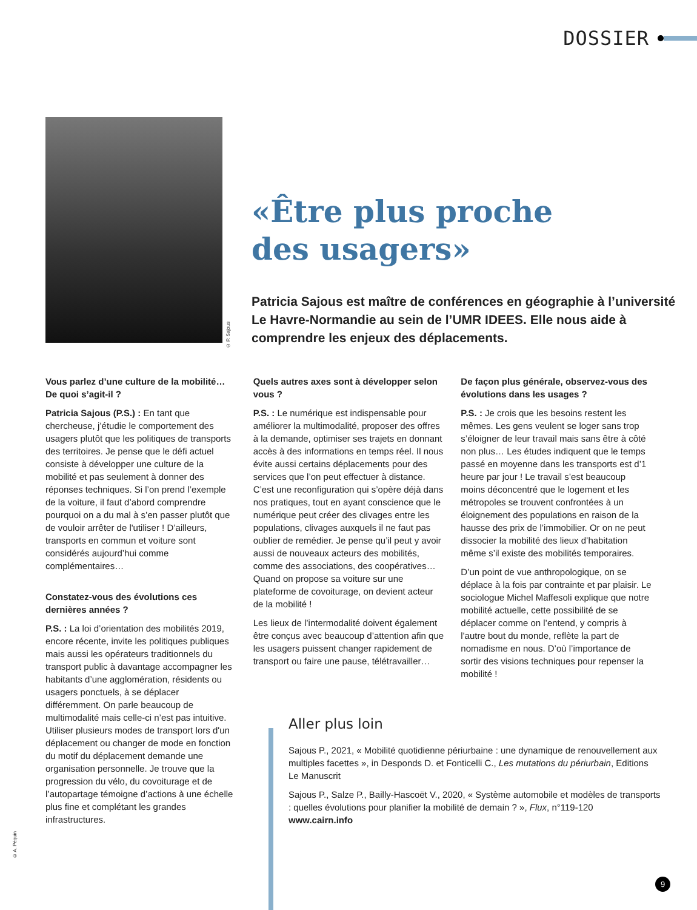DOSSIER
© P. Sajous
«Être plus proche
des usagers»
Patricia Sajous est maître de conférences en géographie à l’université Le Havre-Normandie au sein de l’UMR IDEES. Elle nous aide à comprendre les enjeux des déplacements.
Vous parlez d’une culture de la mobilité… De quoi s’agit-il ?
Patricia Sajous (P.S.) : En tant que chercheuse, j’étudie le comportement des usagers plutôt que les politiques de transports des territoires. Je pense que le défi actuel consiste à développer une culture de la mobilité et pas seulement à donner des réponses techniques. Si l’on prend l’exemple de la voiture, il faut d’abord comprendre pourquoi on a du mal à s’en passer plutôt que de vouloir arrêter de l'utiliser ! D’ailleurs, transports en commun et voiture sont considérés aujourd’hui comme complémentaires…
Constatez-vous des évolutions ces dernières années ?
P.S. : La loi d’orientation des mobilités 2019, encore récente, invite les politiques publiques mais aussi les opérateurs traditionnels du transport public à davantage accompagner les habitants d’une agglomération, résidents ou usagers ponctuels, à se déplacer différemment. On parle beaucoup de multimodalité mais celle-ci n’est pas intuitive. Utiliser plusieurs modes de transport lors d'un déplacement ou changer de mode en fonction du motif du déplacement demande une organisation personnelle. Je trouve que la progression du vélo, du covoiturage et de l’autopartage témoigne d’actions à une échelle plus fine et complétant les grandes infrastructures.
Quels autres axes sont à développer selon vous ?
P.S. : Le numérique est indispensable pour améliorer la multimodalité, proposer des offres à la demande, optimiser ses trajets en donnant accès à des informations en temps réel. Il nous évite aussi certains déplacements pour des services que l’on peut effectuer à distance. C’est une reconfiguration qui s’opère déjà dans nos pratiques, tout en ayant conscience que le numérique peut créer des clivages entre les populations, clivages auxquels il ne faut pas oublier de remédier. Je pense qu’il peut y avoir aussi de nouveaux acteurs des mobilités, comme des associations, des coopératives… Quand on propose sa voiture sur une plateforme de covoiturage, on devient acteur de la mobilité !
Les lieux de l’intermodalité doivent également être conçus avec beaucoup d’attention afin que les usagers puissent changer rapidement de transport ou faire une pause, télétravailler…
De façon plus générale, observez-vous des évolutions dans les usages ?
P.S. : Je crois que les besoins restent les mêmes. Les gens veulent se loger sans trop s’éloigner de leur travail mais sans être à côté non plus… Les études indiquent que le temps passé en moyenne dans les transports est d’1 heure par jour ! Le travail s’est beaucoup moins déconcentré que le logement et les métropoles se trouvent confrontées à un éloignement des populations en raison de la hausse des prix de l’immobilier. Or on ne peut dissocier la mobilité des lieux d’habitation même s’il existe des mobilités temporaires.
D’un point de vue anthropologique, on se déplace à la fois par contrainte et par plaisir. Le sociologue Michel Maffesoli explique que notre mobilité actuelle, cette possibilité de se déplacer comme on l’entend, y compris à l'autre bout du monde, reflète la part de nomadisme en nous. D’où l’importance de sortir des visions techniques pour repenser la mobilité !
Aller plus loin
Sajous P., 2021, « Mobilité quotidienne périurbaine : une dynamique de renouvellement aux multiples facettes », in Desponds D. et Fonticelli C., Les mutations du périurbain, Editions Le Manuscrit
Sajous P., Salze P., Bailly-Hascoët V., 2020, « Système automobile et modèles de transports : quelles évolutions pour planifier la mobilité de demain ? », Flux, n°119-120
www.cairn.info
© A. Péquin
9